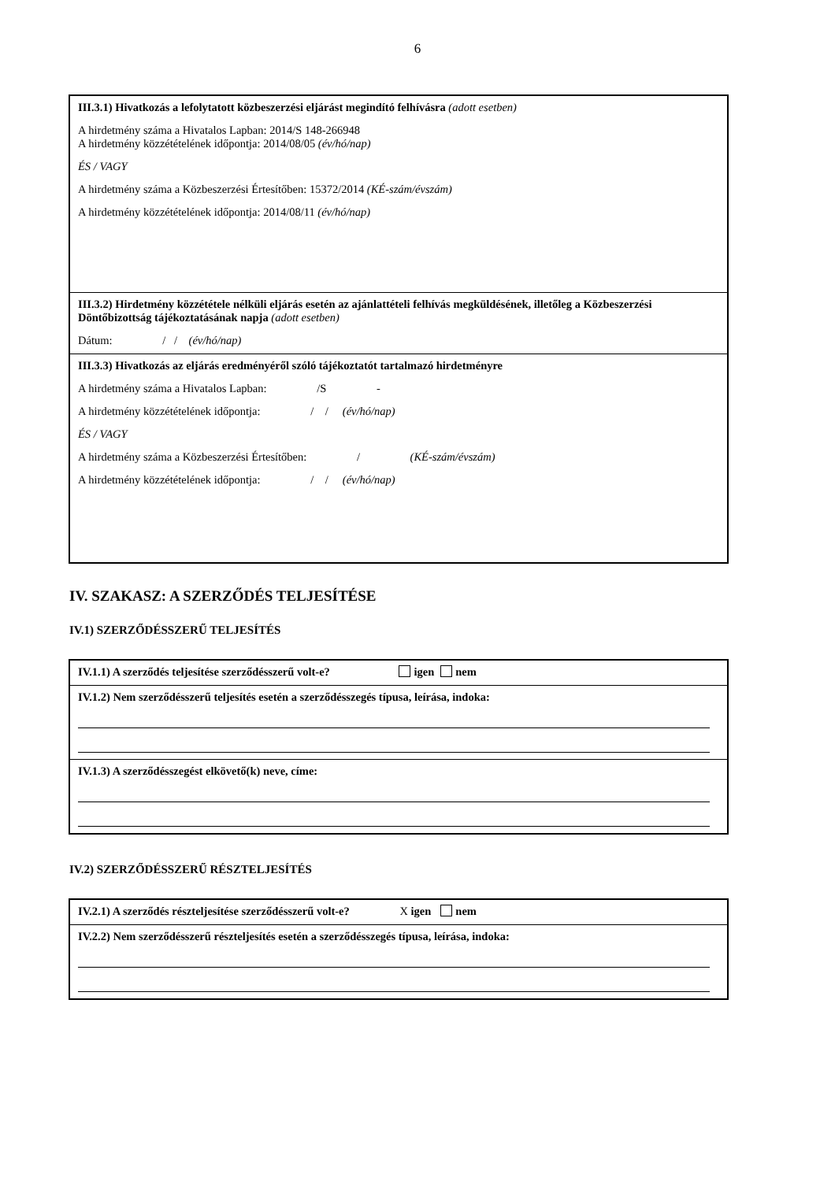6
III.3.1) Hivatkozás a lefolytatott közbeszerzési eljárást megindító felhívásra (adott esetben)
A hirdetmény száma a Hivatalos Lapban: 2014/S 148-266948
A hirdetmény közzétételének időpontja: 2014/08/05 (év/hó/nap)
ÉS / VAGY
A hirdetmény száma a Közbeszerzési Értesítőben: 15372/2014 (KÉ-szám/évszám)
A hirdetmény közzétételének időpontja: 2014/08/11 (év/hó/nap)
III.3.2) Hirdetmény közzététele nélküli eljárás esetén az ajánlattételi felhívás megküldésének, illetőleg a Közbeszerzési Döntőbizottság tájékoztatásának napja (adott esetben)
Dátum: / / (év/hó/nap)
III.3.3) Hivatkozás az eljárás eredményéről szóló tájékoztatót tartalmazó hirdetményre
A hirdetmény száma a Hivatalos Lapban: /S -
A hirdetmény közzétételének időpontja: / / (év/hó/nap)
ÉS / VAGY
A hirdetmény száma a Közbeszerzési Értesítőben: / (KÉ-szám/évszám)
A hirdetmény közzétételének időpontja: / / (év/hó/nap)
IV. SZAKASZ: A SZERZŐDÉS TELJESÍTÉSE
IV.1) SZERZŐDÉSSZERŰ TELJESÍTÉS
IV.1.1) A szerződés teljesítése szerződésszerű volt-e? igen nem
IV.1.2) Nem szerződésszerű teljesítés esetén a szerződésszegés típusa, leírása, indoka:
IV.1.3) A szerződésszegést elkövető(k) neve, címe:
IV.2) SZERZŐDÉSSZERŰ RÉSZTELJESÍTÉS
IV.2.1) A szerződés részteljesítése szerződésszerű volt-e? X igen nem
IV.2.2) Nem szerződésszerű részteljesítés esetén a szerződésszegés típusa, leírása, indoka: